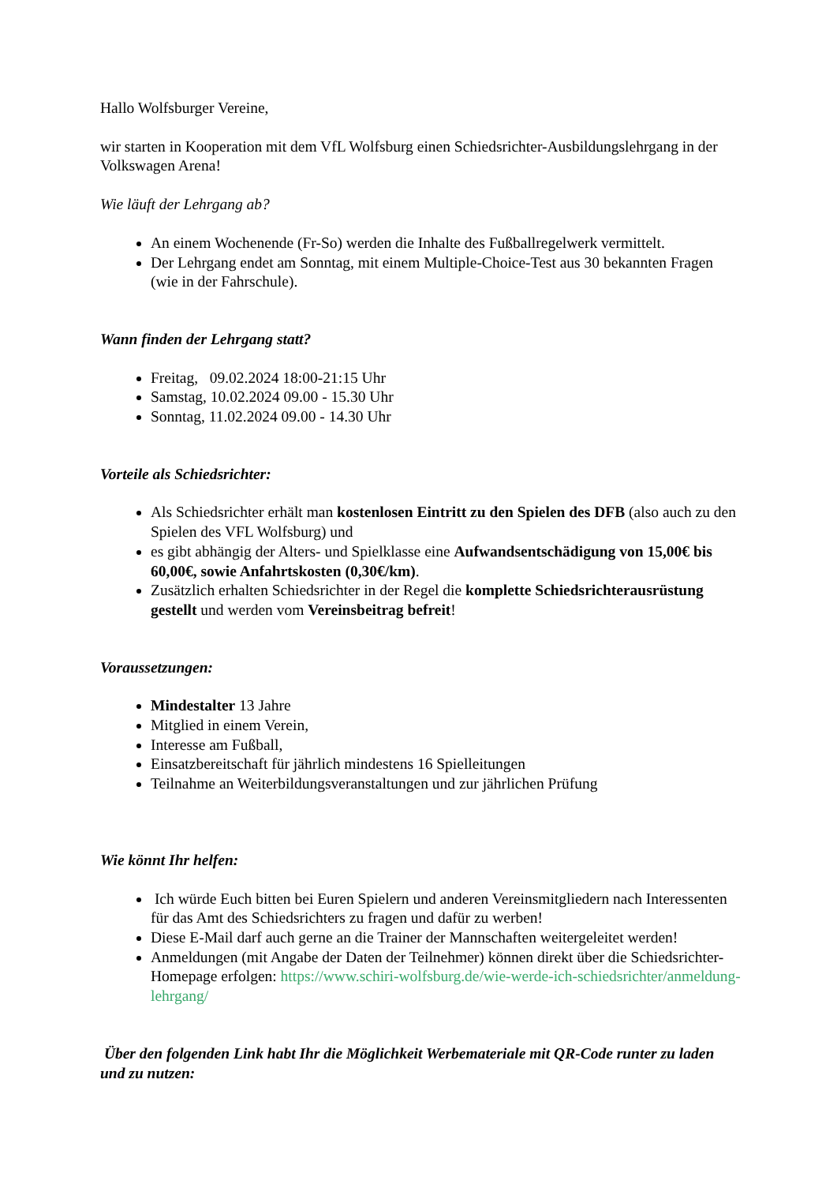Hallo Wolfsburger Vereine,
wir starten in Kooperation mit dem VfL Wolfsburg einen Schiedsrichter-Ausbildungslehrgang in der Volkswagen Arena!
Wie läuft der Lehrgang ab?
An einem Wochenende (Fr-So) werden die Inhalte des Fußballregelwerk vermittelt.
Der Lehrgang endet am Sonntag, mit einem Multiple-Choice-Test aus 30 bekannten Fragen (wie in der Fahrschule).
Wann finden der Lehrgang statt?
Freitag, 09.02.2024 18:00-21:15 Uhr
Samstag, 10.02.2024 09.00 - 15.30 Uhr
Sonntag, 11.02.2024 09.00 - 14.30 Uhr
Vorteile als Schiedsrichter:
Als Schiedsrichter erhält man kostenlosen Eintritt zu den Spielen des DFB (also auch zu den Spielen des VFL Wolfsburg) und
es gibt abhängig der Alters- und Spielklasse eine Aufwandsentschädigung von 15,00€ bis 60,00€, sowie Anfahrtskosten (0,30€/km).
Zusätzlich erhalten Schiedsrichter in der Regel die komplette Schiedsrichterausrüstung gestellt und werden vom Vereinsbeitrag befreit!
Voraussetzungen:
Mindestalter 13 Jahre
Mitglied in einem Verein,
Interesse am Fußball,
Einsatzbereitschaft für jährlich mindestens 16 Spielleitungen
Teilnahme an Weiterbildungsveranstaltungen und zur jährlichen Prüfung
Wie könnt Ihr helfen:
Ich würde Euch bitten bei Euren Spielern und anderen Vereinsmitgliedern nach Interessenten für das Amt des Schiedsrichters zu fragen und dafür zu werben!
Diese E-Mail darf auch gerne an die Trainer der Mannschaften weitergeleitet werden!
Anmeldungen (mit Angabe der Daten der Teilnehmer) können direkt über die Schiedsrichter-Homepage erfolgen: https://www.schiri-wolfsburg.de/wie-werde-ich-schiedsrichter/anmeldung-lehrgang/
Über den folgenden Link habt Ihr die Möglichkeit Werbemateriale mit QR-Code runter zu laden und zu nutzen: